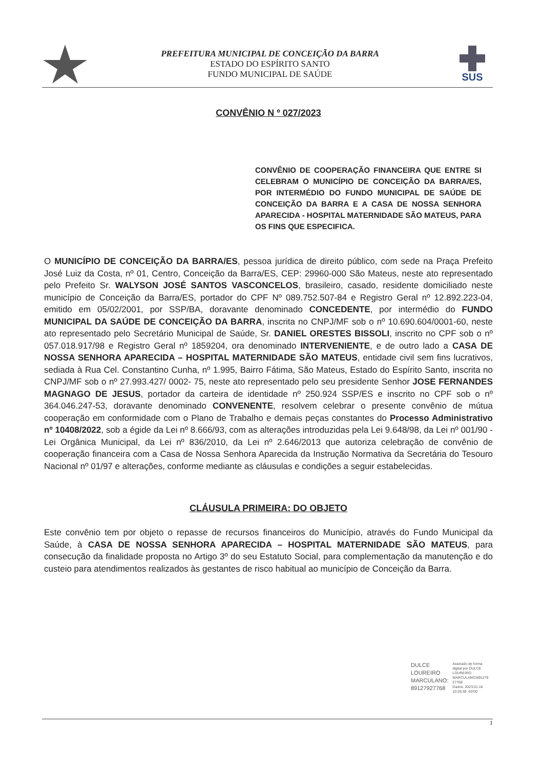PREFEITURA MUNICIPAL DE CONCEIÇÃO DA BARRA
ESTADO DO ESPÍRITO SANTO
FUNDO MUNICIPAL DE SAÚDE
SUS
CONVÊNIO N º 027/2023
CONVÊNIO DE COOPERAÇÃO FINANCEIRA QUE ENTRE SI CELEBRAM O MUNICÍPIO DE CONCEIÇÃO DA BARRA/ES, POR INTERMÉDIO DO FUNDO MUNICIPAL DE SAÚDE DE CONCEIÇÃO DA BARRA E A CASA DE NOSSA SENHORA APARECIDA - HOSPITAL MATERNIDADE SÃO MATEUS, PARA OS FINS QUE ESPECIFICA.
O MUNICÍPIO DE CONCEIÇÃO DA BARRA/ES, pessoa jurídica de direito público, com sede na Praça Prefeito José Luiz da Costa, nº 01, Centro, Conceição da Barra/ES, CEP: 29960-000 São Mateus, neste ato representado pelo Prefeito Sr. WALYSON JOSÉ SANTOS VASCONCELOS, brasileiro, casado, residente domiciliado neste município de Conceição da Barra/ES, portador do CPF Nº 089.752.507-84 e Registro Geral nº 12.892.223-04, emitido em 05/02/2001, por SSP/BA, doravante denominado CONCEDENTE, por intermédio do FUNDO MUNICIPAL DA SAÚDE DE CONCEIÇÃO DA BARRA, inscrita no CNPJ/MF sob o nº 10.690.604/0001-60, neste ato representado pelo Secretário Municipal de Saúde, Sr. DANIEL ORESTES BISSOLI, inscrito no CPF sob o nº 057.018.917/98 e Registro Geral nº 1859204, ora denominado INTERVENIENTE, e de outro lado a CASA DE NOSSA SENHORA APARECIDA – HOSPITAL MATERNIDADE SÃO MATEUS, entidade civil sem fins lucrativos, sediada à Rua Cel. Constantino Cunha, nº 1.995, Bairro Fátima, São Mateus, Estado do Espírito Santo, inscrita no CNPJ/MF sob o nº 27.993.427/ 0002- 75, neste ato representado pelo seu presidente Senhor JOSE FERNANDES MAGNAGO DE JESUS, portador da carteira de identidade nº 250.924 SSP/ES e inscrito no CPF sob o nº 364.046.247-53, doravante denominado CONVENENTE, resolvem celebrar o presente convênio de mútua cooperação em conformidade com o Plano de Trabalho e demais peças constantes do Processo Administrativo nº 10408/2022, sob a égide da Lei nº 8.666/93, com as alterações introduzidas pela Lei 9.648/98, da Lei nº 001/90 - Lei Orgânica Municipal, da Lei nº 836/2010, da Lei nº 2.646/2013 que autoriza celebração de convênio de cooperação financeira com a Casa de Nossa Senhora Aparecida da Instrução Normativa da Secretária do Tesouro Nacional nº 01/97 e alterações, conforme mediante as cláusulas e condições a seguir estabelecidas.
CLÁUSULA PRIMEIRA: DO OBJETO
Este convênio tem por objeto o repasse de recursos financeiros do Município, através do Fundo Municipal da Saúde, à CASA DE NOSSA SENHORA APARECIDA – HOSPITAL MATERNIDADE SÃO MATEUS, para consecução da finalidade proposta no Artigo 3º do seu Estatuto Social, para complementação da manutenção e do custeio para atendimentos realizados às gestantes de risco habitual ao município de Conceição da Barra.
DULCE
LOUREIRO
MARCULANO:
89127927768
Assinado de forma
digital por DULCE
LOUREIRO
MARCULANO:891279
27768
Dados: 2023.01.16
10:26:38 -03'00'
1